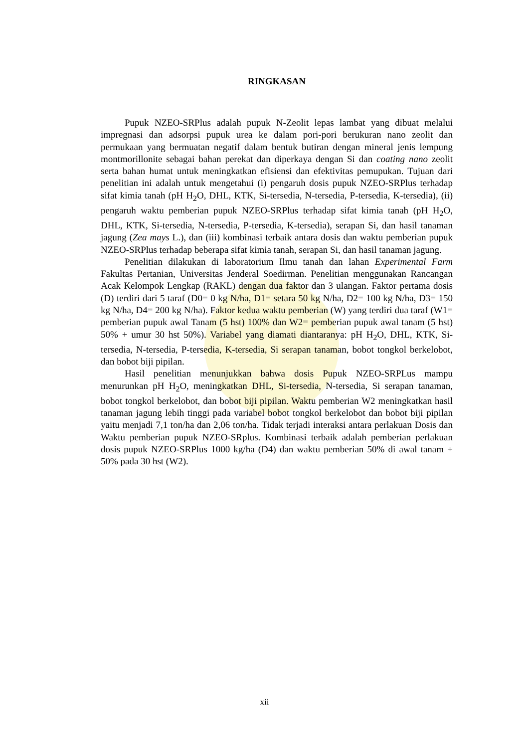RINGKASAN
Pupuk NZEO-SRPlus adalah pupuk N-Zeolit lepas lambat yang dibuat melalui impregnasi dan adsorpsi pupuk urea ke dalam pori-pori berukuran nano zeolit dan permukaan yang bermuatan negatif dalam bentuk butiran dengan mineral jenis lempung montmorillonite sebagai bahan perekat dan diperkaya dengan Si dan coating nano zeolit serta bahan humat untuk meningkatkan efisiensi dan efektivitas pemupukan. Tujuan dari penelitian ini adalah untuk mengetahui (i) pengaruh dosis pupuk NZEO-SRPlus terhadap sifat kimia tanah (pH H<sub>2</sub>O, DHL, KTK, Si-tersedia, N-tersedia, P-tersedia, K-tersedia), (ii) pengaruh waktu pemberian pupuk NZEO-SRPlus terhadap sifat kimia tanah (pH H<sub>2</sub>O, DHL, KTK, Si-tersedia, N-tersedia, P-tersedia, K-tersedia), serapan Si, dan hasil tanaman jagung (Zea mays L.), dan (iii) kombinasi terbaik antara dosis dan waktu pemberian pupuk NZEO-SRPlus terhadap beberapa sifat kimia tanah, serapan Si, dan hasil tanaman jagung.
Penelitian dilakukan di laboratorium Ilmu tanah dan lahan Experimental Farm Fakultas Pertanian, Universitas Jenderal Soedirman. Penelitian menggunakan Rancangan Acak Kelompok Lengkap (RAKL) dengan dua faktor dan 3 ulangan. Faktor pertama dosis (D) terdiri dari 5 taraf (D0= 0 kg N/ha, D1= setara 50 kg N/ha, D2= 100 kg N/ha, D3= 150 kg N/ha, D4= 200 kg N/ha). Faktor kedua waktu pemberian (W) yang terdiri dua taraf (W1= pemberian pupuk awal Tanam (5 hst) 100% dan W2= pemberian pupuk awal tanam (5 hst) 50% + umur 30 hst 50%). Variabel yang diamati diantaranya: pH H<sub>2</sub>O, DHL, KTK, Si-tersedia, N-tersedia, P-tersedia, K-tersedia, Si serapan tanaman, bobot tongkol berkelobot, dan bobot biji pipilan.
Hasil penelitian menunjukkan bahwa dosis Pupuk NZEO-SRPLus mampu menurunkan pH H<sub>2</sub>O, meningkatkan DHL, Si-tersedia, N-tersedia, Si serapan tanaman, bobot tongkol berkelobot, dan bobot biji pipilan. Waktu pemberian W2 meningkatkan hasil tanaman jagung lebih tinggi pada variabel bobot tongkol berkelobot dan bobot biji pipilan yaitu menjadi 7,1 ton/ha dan 2,06 ton/ha. Tidak terjadi interaksi antara perlakuan Dosis dan Waktu pemberian pupuk NZEO-SRplus. Kombinasi terbaik adalah pemberian perlakuan dosis pupuk NZEO-SRPlus 1000 kg/ha (D4) dan waktu pemberian 50% di awal tanam + 50% pada 30 hst (W2).
xii